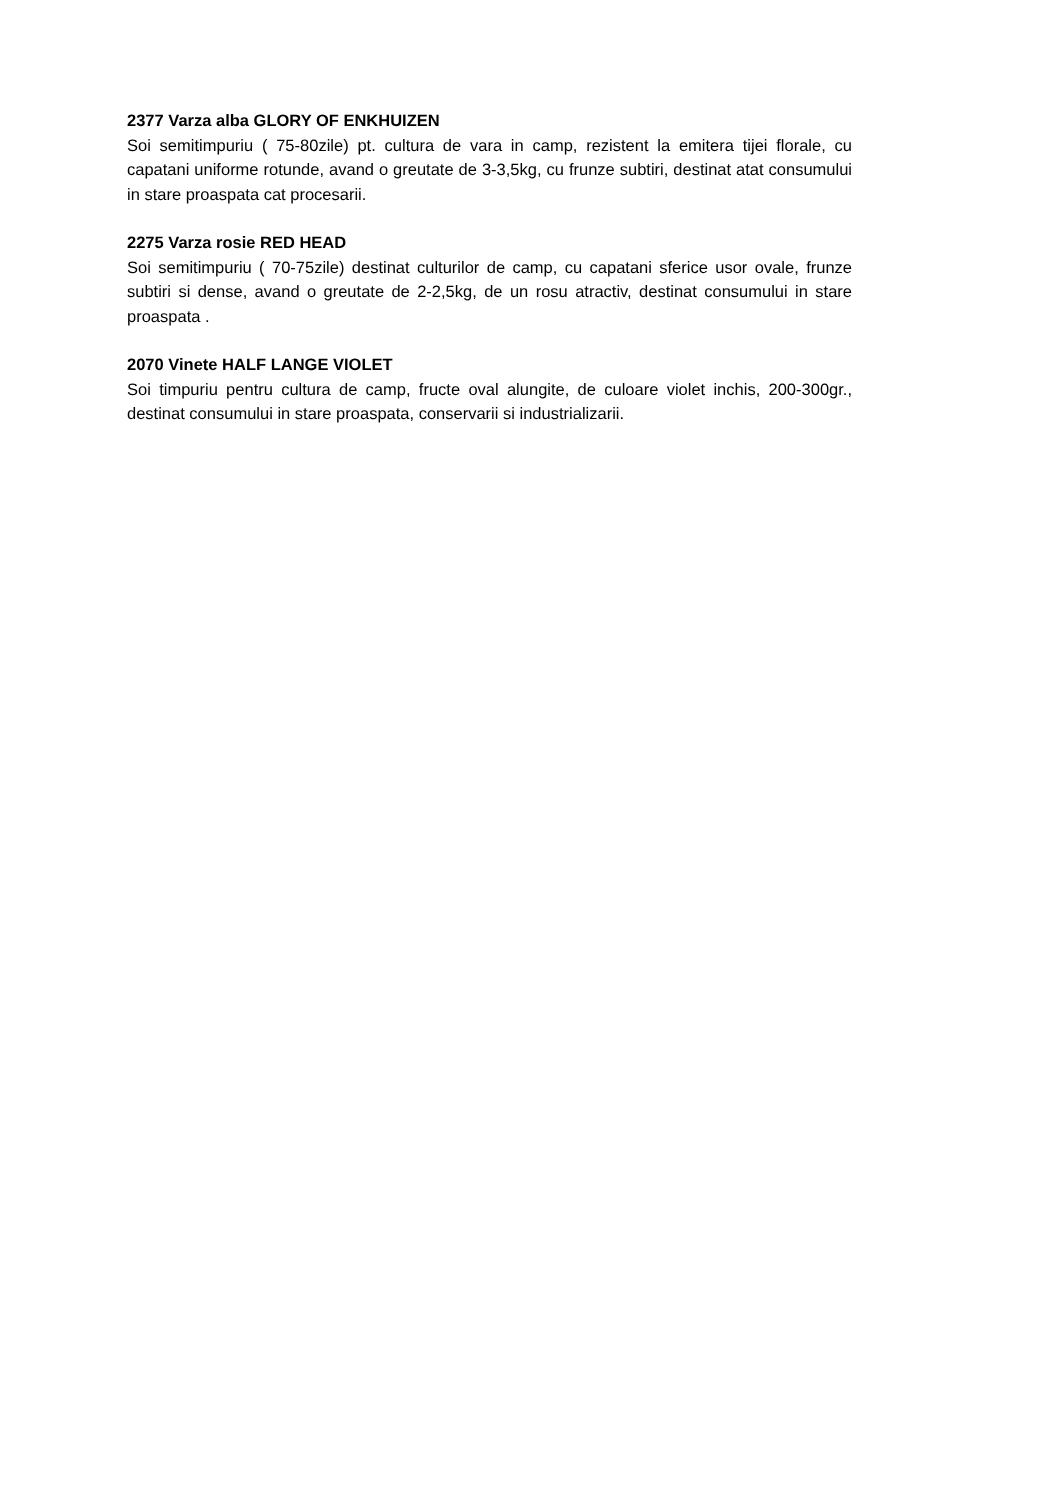2377 Varza alba GLORY OF ENKHUIZEN
Soi semitimpuriu ( 75-80zile) pt. cultura de vara in camp, rezistent la emitera tijei florale, cu capatani uniforme rotunde, avand o greutate de 3-3,5kg, cu frunze subtiri, destinat atat consumului in stare proaspata cat procesarii.
2275 Varza rosie RED HEAD
Soi semitimpuriu ( 70-75zile) destinat culturilor de camp, cu capatani sferice usor ovale, frunze subtiri si dense, avand o greutate de 2-2,5kg, de un rosu atractiv, destinat consumului in stare proaspata .
2070 Vinete HALF LANGE VIOLET
Soi timpuriu pentru cultura de camp, fructe oval alungite, de culoare violet inchis, 200-300gr., destinat consumului in stare proaspata, conservarii si industrializarii.